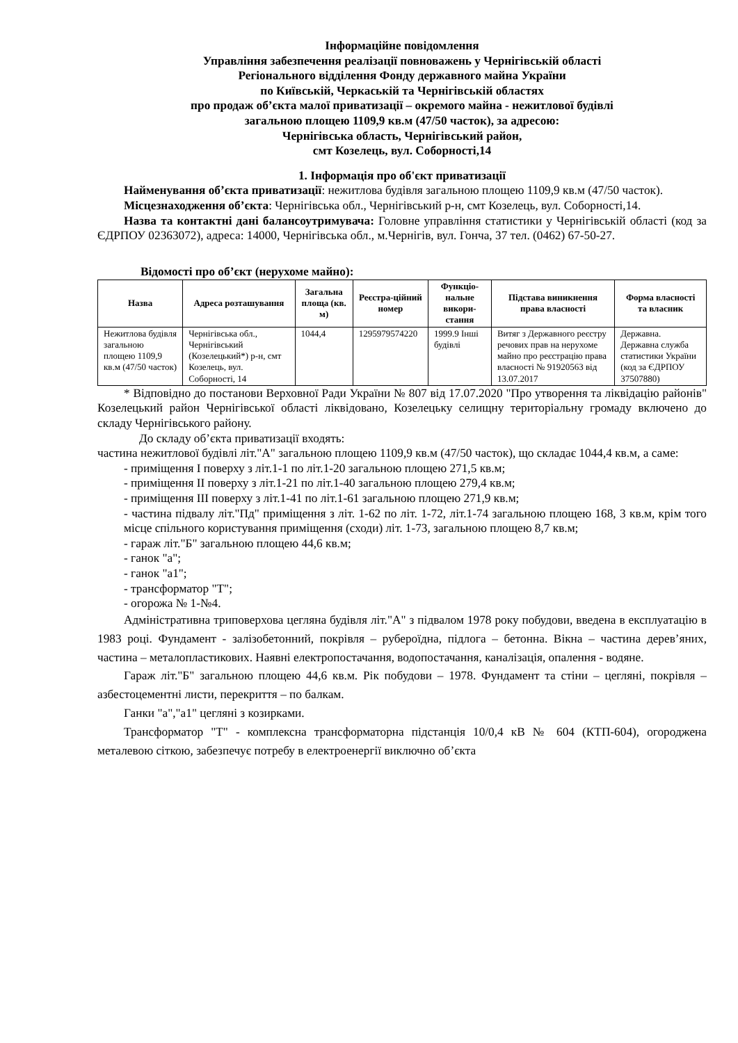Інформаційне повідомлення
Управління забезпечення реалізації повноважень у Чернігівській області
Регіонального відділення Фонду державного майна України
по Київській, Черкаській та Чернігівській областях
про продаж об’єкта малої приватизації – окремого майна - нежитлової будівлі
загальною площею 1109,9 кв.м (47/50 часток), за адресою:
Чернігівська область, Чернігівський район,
смт Козелець, вул. Соборності,14
1. Інформація про об'єкт приватизації
Найменування об’єкта приватизації: нежитлова будівля загальною площею 1109,9 кв.м (47/50 часток).
Місцезнаходження об’єкта: Чернігівська обл., Чернігівський р-н, смт Козелець, вул. Соборності,14.
Назва та контактні дані балансоутримувача: Головне управління статистики у Чернігівській області (код за ЄДРПОУ 02363072), адреса: 14000, Чернігівська обл., м.Чернігів, вул. Гонча, 37 тел. (0462) 67-50-27.
Відомості про об’єкт (нерухоме майно):
| Назва | Адреса розташування | Загальна площа (кв. м) | Реєстра-ційний номер | Функціо-нальне викори-стання | Підстава виникнення права власності | Форма власності та власник |
| --- | --- | --- | --- | --- | --- | --- |
| Нежитлова будівля загальною площею 1109,9 кв.м (47/50 часток) | Чернігівська обл., Чернігівський (Козелецький*) р-н, смт Козелець, вул. Соборності, 14 | 1044,4 | 1295979574220 | 1999.9 Інші будівлі | Витяг з Державного реєстру речових прав на нерухоме майно про реєстрацію права власності № 91920563 від 13.07.2017 | Державна. Державна служба статистики України (код за ЄДРПОУ 37507880) |
* Відповідно до постанови Верховної Ради України № 807 від 17.07.2020 "Про утворення та ліквідацію районів" Козелецький район Чернігівської області ліквідовано, Козелецьку селищну територіальну громаду включено до складу Чернігівського району.
До складу об’єкта приватизації входять:
частина нежитлової будівлі літ."А" загальною площею 1109,9 кв.м (47/50 часток), що складає 1044,4 кв.м, а саме:
- приміщення I поверху з літ.1-1 по літ.1-20 загальною площею 271,5 кв.м;
- приміщення II поверху з літ.1-21 по літ.1-40 загальною площею 279,4 кв.м;
- приміщення III поверху з літ.1-41 по літ.1-61 загальною площею 271,9 кв.м;
- частина підвалу літ."Пд" приміщення з літ. 1-62 по літ. 1-72, літ.1-74 загальною площею 168, 3 кв.м, крім того місце спільного користування приміщення (сходи) літ. 1-73, загальною площею 8,7 кв.м;
- гараж літ."Б" загальною площею 44,6 кв.м;
- ганок "а";
- ганок "а1";
- трансформатор "Т";
- огорожа № 1-№4.
Адміністративна триповерхова цегляна будівля літ."А" з підвалом 1978 року побудови, введена в експлуатацію в 1983 році. Фундамент - залізобетонний, покрівля – руберо­їдна, підлога – бетонна. Вікна – частина дерев’яних, частина – металопластикових. Наявні електропостачання, водопостачання, каналізація, опалення - водяне.
Гараж літ."Б" загальною площею 44,6 кв.м. Рік побудови – 1978. Фундамент та стіни – цегляні, покрівля – азбестоцементні листи, перекриття – по балкам.
Ганки "а","а1" цегляні з козирками.
Трансформатор "Т" - комплексна трансформаторна підстанція 10/0,4 кВ № 604 (КТП-604), огороджена металевою сіткою, забезпечує потребу в електроенергії виключно об’єкта